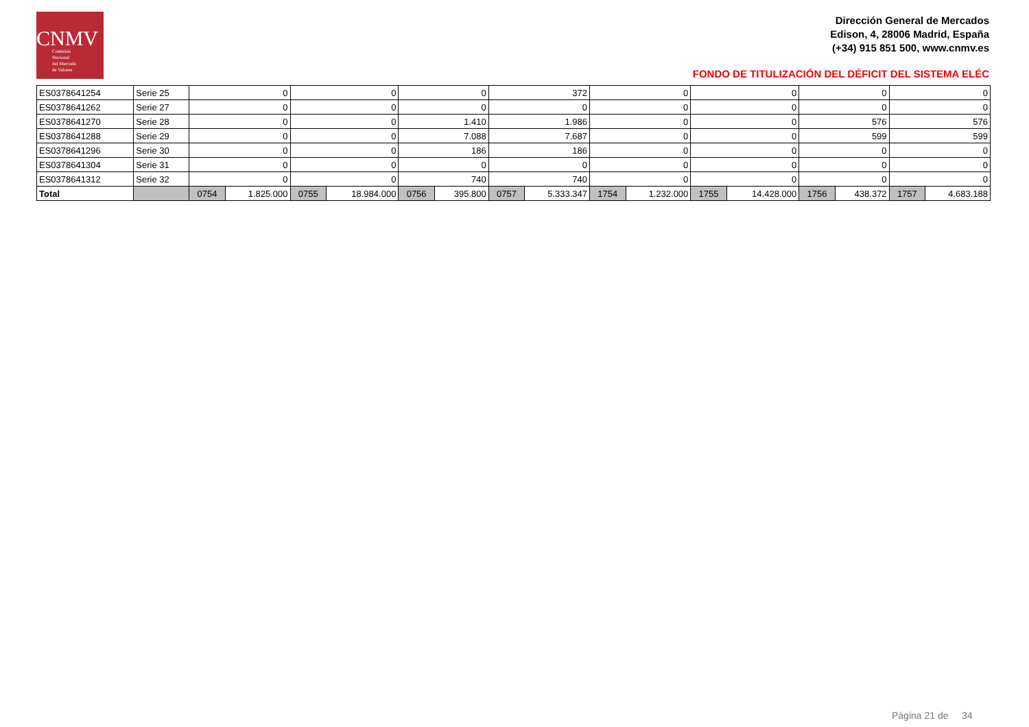CNMV
Comisión
Nacional
del Mercado
de Valores
Dirección General de Mercados
Edison, 4, 28006 Madrid, España
(+34) 915 851 500, www.cnmv.es
FONDO DE TITULIZACIÓN DEL DÉFICIT DEL SISTEMA ELÉC
| ES0378641254 | Serie 25 | 0 | | 0 | | 0 | | 372 | | 0 | | 0 | | 0 | | 0 | |
| ES0378641262 | Serie 27 | 0 | | 0 | | 0 | | 0 | | 0 | | 0 | | 0 | | 0 | |
| ES0378641270 | Serie 28 | 0 | | 0 | | 1.410 | | 1.986 | | 0 | | 0 | | 576 | | 576 | |
| ES0378641288 | Serie 29 | 0 | | 0 | | 7.088 | | 7.687 | | 0 | | 0 | | 599 | | 599 | |
| ES0378641296 | Serie 30 | 0 | | 0 | | 186 | | 186 | | 0 | | 0 | | 0 | | 0 | |
| ES0378641304 | Serie 31 | 0 | | 0 | | 0 | | 0 | | 0 | | 0 | | 0 | | 0 | |
| ES0378641312 | Serie 32 | 0 | | 0 | | 740 | | 740 | | 0 | | 0 | | 0 | | 0 | |
| Total | | 0754 | 1.825.000 | 0755 | 18.984.000 | 0756 | 395.800 | 0757 | 5.333.347 | 1754 | 1.232.000 | 1755 | 14.428.000 | 1756 | 438.372 | 1757 | 4.683.188 |
Página 21 de 34